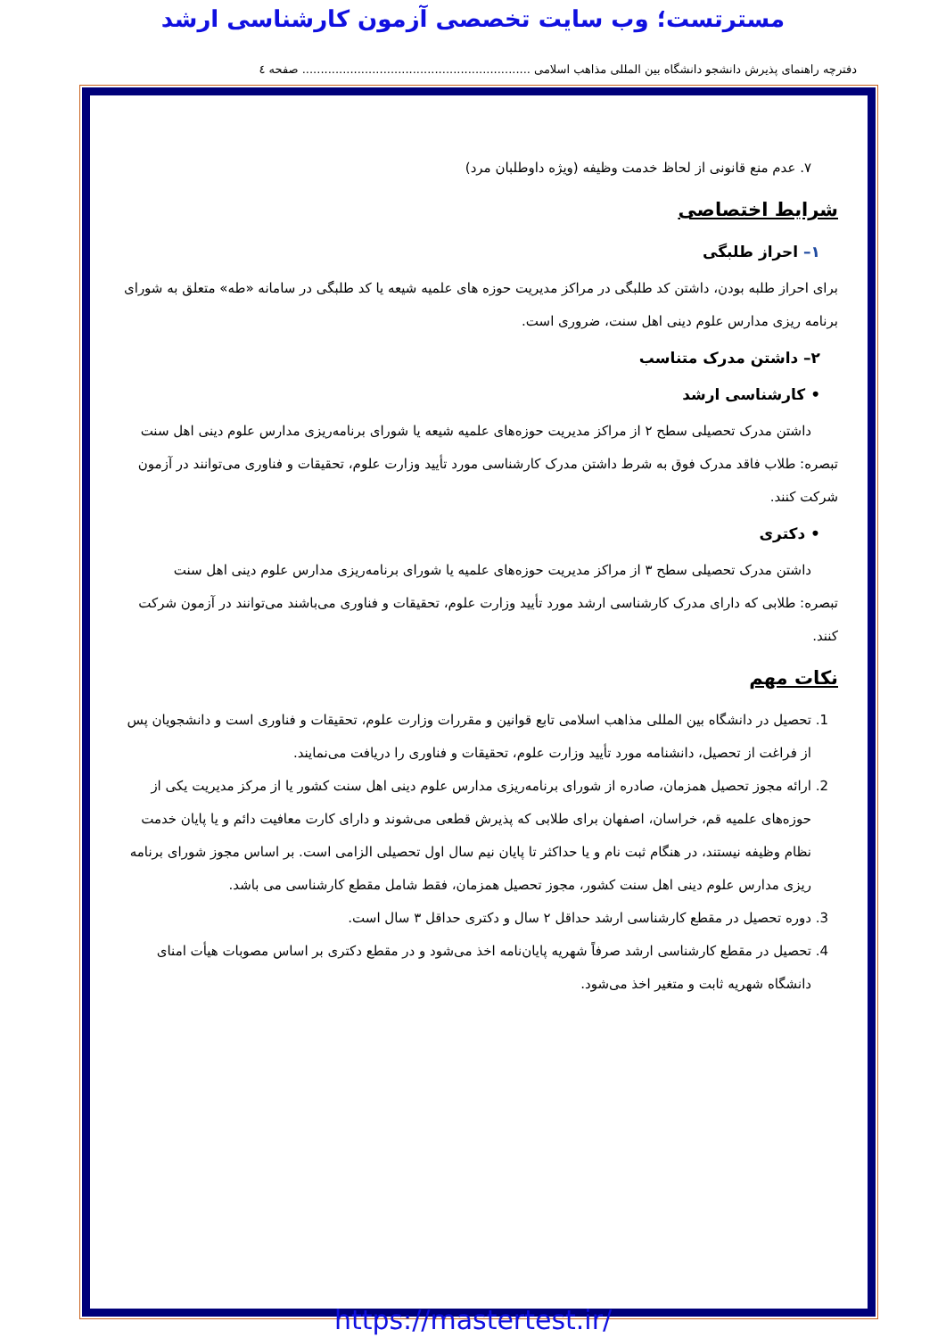مسترتست؛ وب سایت تخصصی آزمون کارشناسی ارشد
دفترچه راهنمای پذیرش دانشجو دانشگاه بین المللی مذاهب اسلامی .............................................................. صفحه ٤
۷. عدم منع قانونی از لحاظ خدمت وظیفه (ویژه داوطلبان مرد)
شرایط اختصاصی
۱– احراز طلبگی
برای احراز طلبه بودن، داشتن کد طلبگی در مراکز مدیریت حوزه های علمیه شیعه یا کد طلبگی در سامانه «طه» متعلق به شورای برنامه ریزی مدارس علوم دینی اهل سنت، ضروری است.
۲– داشتن مدرک متناسب
• کارشناسی ارشد
داشتن مدرک تحصیلی سطح ۲ از مراکز مدیریت حوزه‌های علمیه شیعه یا شورای برنامه‌ریزی مدارس علوم دینی اهل سنت
تبصره: طلاب فاقد مدرک فوق به شرط داشتن مدرک کارشناسی مورد تأیید وزارت علوم، تحقیقات و فناوری می‌توانند در آزمون شرکت کنند.
• دکتری
داشتن مدرک تحصیلی سطح ۳ از مراکز مدیریت حوزه‌های علمیه یا شورای برنامه‌ریزی مدارس علوم دینی اهل سنت
تبصره: طلابی که دارای مدرک کارشناسی ارشد مورد تأیید وزارت علوم، تحقیقات و فناوری می‌باشند می‌توانند در آزمون شرکت کنند.
نکات مهم
1. تحصیل در دانشگاه بین المللی مذاهب اسلامی تابع قوانین و مقررات وزارت علوم، تحقیقات و فناوری است و دانشجویان پس از فراغت از تحصیل، دانشنامه مورد تأیید وزارت علوم، تحقیقات و فناوری را دریافت می‌نمایند.
2. ارائه مجوز تحصیل همزمان، صادره از شورای برنامه‌ریزی مدارس علوم دینی اهل سنت کشور یا از مرکز مدیریت یکی از حوزه‌های علمیه قم، خراسان، اصفهان برای طلابی که پذیرش قطعی می‌شوند و دارای کارت معافیت دائم و یا پایان خدمت نظام وظیفه نیستند، در هنگام ثبت نام و یا حداکثر تا پایان نیم سال اول تحصیلی الزامی است. بر اساس مجوز شورای برنامه ریزی مدارس علوم دینی اهل سنت کشور، مجوز تحصیل همزمان، فقط شامل مقطع کارشناسی می باشد.
3. دوره تحصیل در مقطع کارشناسی ارشد حداقل ۲ سال و دکتری حداقل ۳ سال است.
4. تحصیل در مقطع کارشناسی ارشد صرفاً شهریه پایان‌نامه اخذ می‌شود و در مقطع دکتری بر اساس مصوبات هیأت امنای دانشگاه شهریه ثابت و متغیر اخذ می‌شود.
https://mastertest.ir/